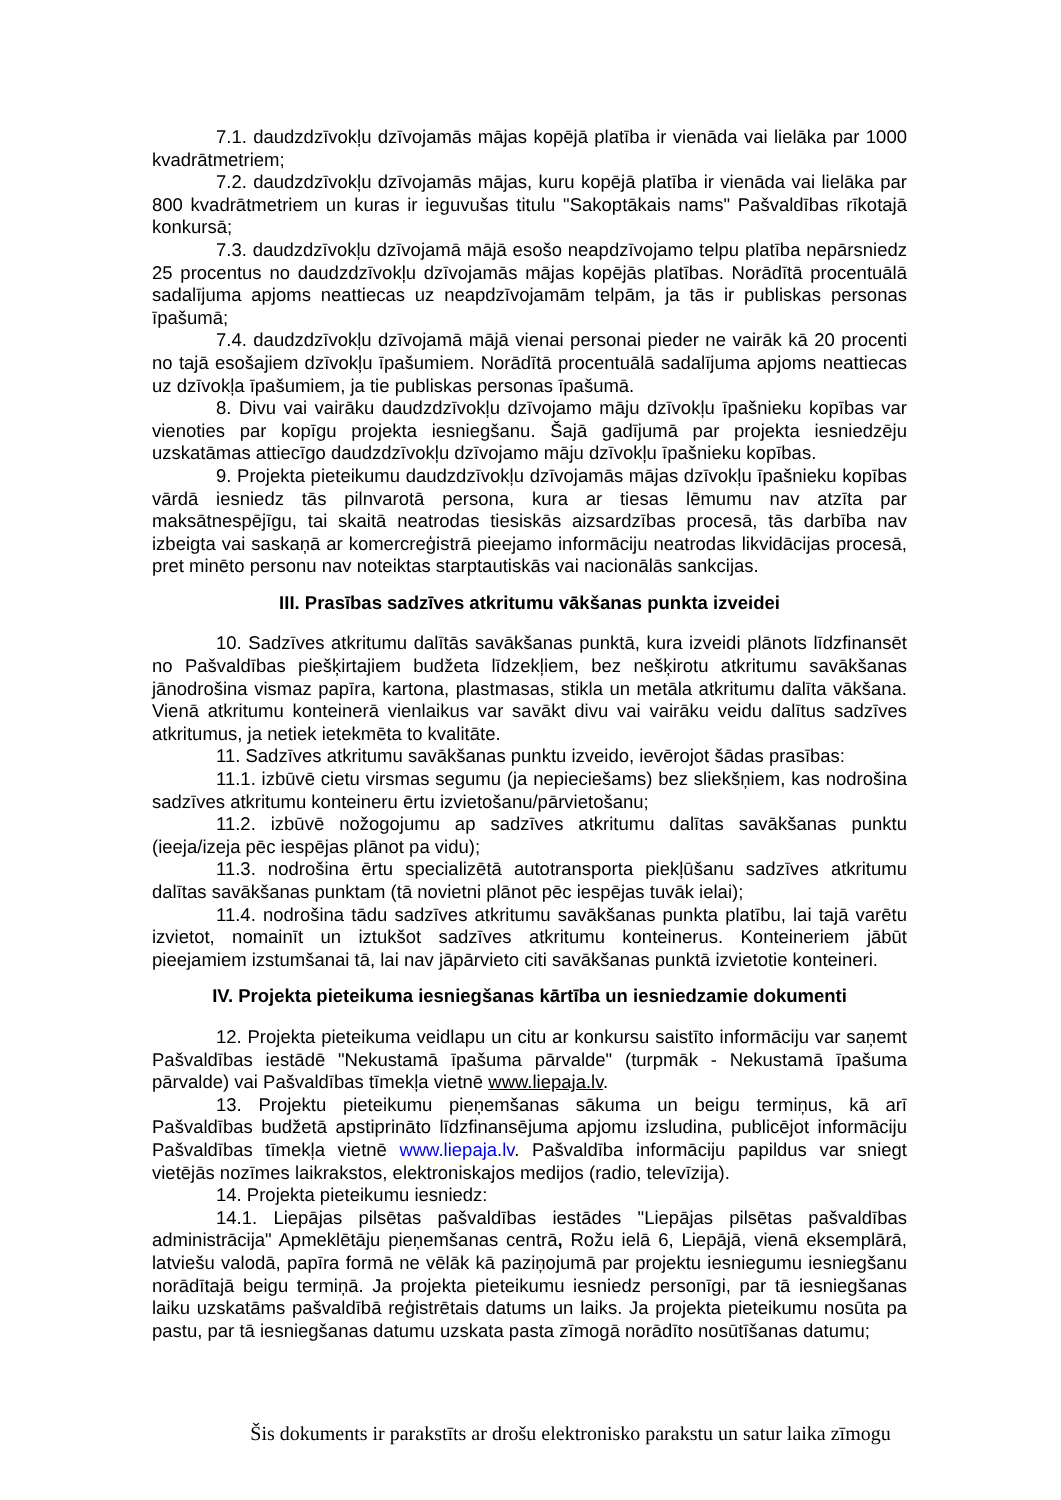7.1. daudzdzīvokļu dzīvojamās mājas kopējā platība ir vienāda vai lielāka par 1000 kvadrātmetriem;
7.2. daudzdzīvokļu dzīvojamās mājas, kuru kopējā platība ir vienāda vai lielāka par 800 kvadrātmetriem un kuras ir ieguvušas titulu "Sakoptākais nams" Pašvaldības rīkotajā konkursā;
7.3. daudzdzīvokļu dzīvojamā mājā esošo neapdzīvojamo telpu platība nepārsniedz 25 procentus no daudzdzīvokļu dzīvojamās mājas kopējās platības. Norādītā procentuālā sadalījuma apjoms neattiecas uz neapdzīvojamām telpām, ja tās ir publiskas personas īpašumā;
7.4. daudzdzīvokļu dzīvojamā mājā vienai personai pieder ne vairāk kā 20 procenti no tajā esošajiem dzīvokļu īpašumiem. Norādītā procentuālā sadalījuma apjoms neattiecas uz dzīvokļa īpašumiem, ja tie publiskas personas īpašumā.
8. Divu vai vairāku daudzdzīvokļu dzīvojamo māju dzīvokļu īpašnieku kopības var vienoties par kopīgu projekta iesniegšanu. Šajā gadījumā par projekta iesniedzēju uzskatāmas attiecīgo daudzdzīvokļu dzīvojamo māju dzīvokļu īpašnieku kopības.
9. Projekta pieteikumu daudzdzīvokļu dzīvojamās mājas dzīvokļu īpašnieku kopības vārdā iesniedz tās pilnvarotā persona, kura ar tiesas lēmumu nav atzīta par maksātnespējīgu, tai skaitā neatrodas tiesiskās aizsardzības procesā, tās darbība nav izbeigta vai saskaņā ar komercreģistrā pieejamo informāciju neatrodas likvidācijas procesā, pret minēto personu nav noteiktas starptautiskās vai nacionālās sankcijas.
III. Prasības sadzīves atkritumu vākšanas punkta izveidei
10. Sadzīves atkritumu dalītās savākšanas punktā, kura izveidi plānots līdzfinansēt no Pašvaldības piešķirtajiem budžeta līdzekļiem, bez nešķirotu atkritumu savākšanas jānodrošina vismaz papīra, kartona, plastmasas, stikla un metāla atkritumu dalīta vākšana. Vienā atkritumu konteinerā vienlaikus var savākt divu vai vairāku veidu dalītus sadzīves atkritumus, ja netiek ietekmēta to kvalitāte.
11. Sadzīves atkritumu savākšanas punktu izveido, ievērojot šādas prasības:
11.1. izbūvē cietu virsmas segumu (ja nepieciešams) bez sliekšņiem, kas nodrošina sadzīves atkritumu konteineru ērtu izvietošanu/pārvietošanu;
11.2. izbūvē nožogojumu ap sadzīves atkritumu dalītas savākšanas punktu (ieeja/izeja pēc iespējas plānot pa vidu);
11.3. nodrošina ērtu specializētā autotransporta piekļūšanu sadzīves atkritumu dalītas savākšanas punktam (tā novietni plānot pēc iespējas tuvāk ielai);
11.4. nodrošina tādu sadzīves atkritumu savākšanas punkta platību, lai tajā varētu izvietot, nomainīt un iztukšot sadzīves atkritumu konteinerus. Konteineriem jābūt pieejamiem izstumšanai tā, lai nav jāpārvieto citi savākšanas punktā izvietotie konteineri.
IV. Projekta pieteikuma iesniegšanas kārtība un iesniedzamie dokumenti
12. Projekta pieteikuma veidlapu un citu ar konkursu saistīto informāciju var saņemt Pašvaldības iestādē "Nekustamā īpašuma pārvalde" (turpmāk - Nekustamā īpašuma pārvalde) vai Pašvaldības tīmekļa vietnē www.liepaja.lv.
13. Projektu pieteikumu pieņemšanas sākuma un beigu termiņus, kā arī Pašvaldības budžetā apstiprināto līdzfinansējuma apjomu izsludina, publicējot informāciju Pašvaldības tīmekļa vietnē www.liepaja.lv. Pašvaldība informāciju papildus var sniegt vietējās nozīmes laikrakstos, elektroniskajos medijos (radio, televīzija).
14. Projekta pieteikumu iesniedz:
14.1. Liepājas pilsētas pašvaldības iestādes "Liepājas pilsētas pašvaldības administrācija" Apmeklētāju pieņemšanas centrā, Rožu ielā 6, Liepājā, vienā eksemplārā, latviešu valodā, papīra formā ne vēlāk kā paziņojumā par projektu iesniegumu iesniegšanu norādītajā beigu termiņā. Ja projekta pieteikumu iesniedz personīgi, par tā iesniegšanas laiku uzskatāms pašvaldībā reģistrētais datums un laiks. Ja projekta pieteikumu nosūta pa pastu, par tā iesniegšanas datumu uzskata pasta zīmogā norādīto nosūtīšanas datumu;
Šis dokuments ir parakstīts ar drošu elektronisko parakstu un satur laika zīmogu